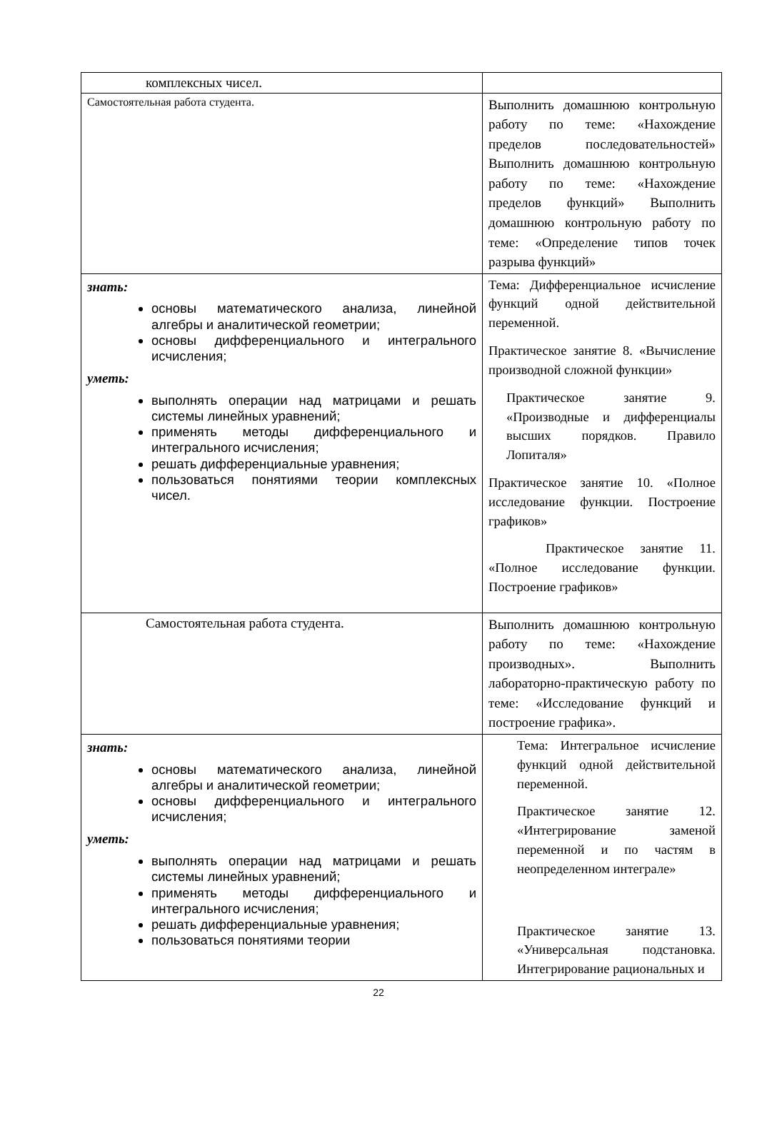| комплексных чисел. | |
| Самостоятельная работа студента. | Выполнить домашнюю контрольную работу по теме: «Нахождение пределов последовательностей» Выполнить домашнюю контрольную работу по теме: «Нахождение пределов функций» Выполнить домашнюю контрольную работу по теме: «Определение типов точек разрыва функций» |
| знать: основы математического анализа, линейной алгебры и аналитической геометрии; основы дифференциального и интегрального исчисления; уметь: выполнять операции над матрицами и решать системы линейных уравнений; применять методы дифференциального и интегрального исчисления; решать дифференциальные уравнения; пользоваться понятиями теории комплексных чисел. | Тема: Дифференциальное исчисление функций одной действительной переменной. Практическое занятие 8. «Вычисление производной сложной функции» Практическое занятие 9. «Производные и дифференциалы высших порядков. Правило Лопиталя» Практическое занятие 10. «Полное исследование функции. Построение графиков» Практическое занятие 11. «Полное исследование функции. Построение графиков» |
| Самостоятельная работа студента. | Выполнить домашнюю контрольную работу по теме: «Нахождение производных». Выполнить лабораторно-практическую работу по теме: «Исследование функций и построение графика». |
| знать: основы математического анализа, линейной алгебры и аналитической геометрии; основы дифференциального и интегрального исчисления; уметь: выполнять операции над матрицами и решать системы линейных уравнений; применять методы дифференциального и интегрального исчисления; решать дифференциальные уравнения; пользоваться понятиями теории | Тема: Интегральное исчисление функций одной действительной переменной. Практическое занятие 12. «Интегрирование заменой переменной и по частям в неопределенном интеграле» Практическое занятие 13. «Универсальная подстановка. Интегрирование рациональных и |
22